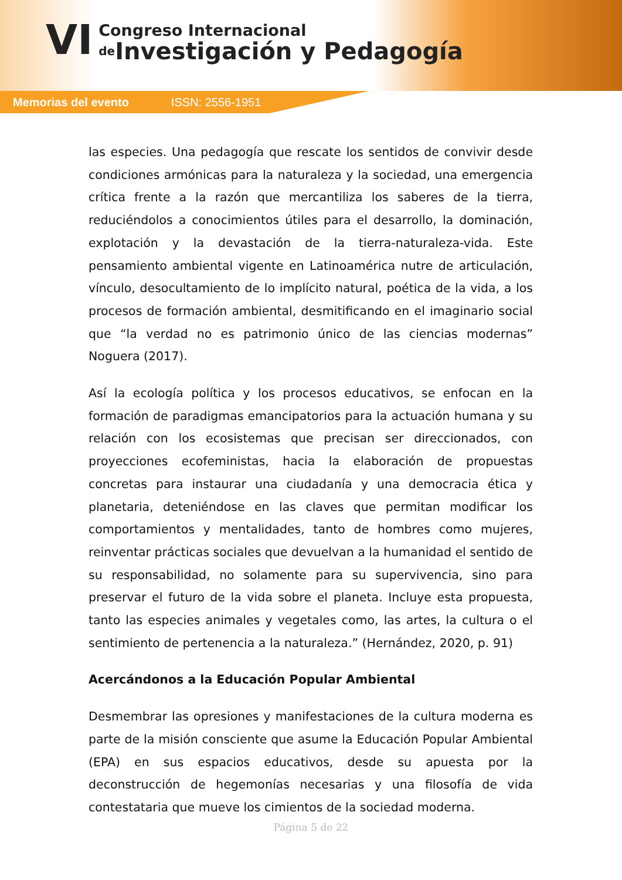VI
Congreso Internacional
de Investigación y Pedagogía
Memorias del evento ISSN: 2556-1951
las especies. Una pedagogía que rescate los sentidos de convivir desde condiciones armónicas para la naturaleza y la sociedad, una emergencia crítica frente a la razón que mercantiliza los saberes de la tierra, reduciéndolos a conocimientos útiles para el desarrollo, la dominación, explotación y la devastación de la tierra-naturaleza-vida. Este pensamiento ambiental vigente en Latinoamérica nutre de articulación, vínculo, desocultamiento de lo implícito natural, poética de la vida, a los procesos de formación ambiental, desmitificando en el imaginario social que “la verdad no es patrimonio único de las ciencias modernas” Noguera (2017).
Así la ecología política y los procesos educativos, se enfocan en la formación de paradigmas emancipatorios para la actuación humana y su relación con los ecosistemas que precisan ser direccionados, con proyecciones ecofeministas, hacia la elaboración de propuestas concretas para instaurar una ciudadanía y una democracia ética y planetaria, deteniéndose en las claves que permitan modificar los comportamientos y mentalidades, tanto de hombres como mujeres, reinventar prácticas sociales que devuelvan a la humanidad el sentido de su responsabilidad, no solamente para su supervivencia, sino para preservar el futuro de la vida sobre el planeta. Incluye esta propuesta, tanto las especies animales y vegetales como, las artes, la cultura o el sentimiento de pertenencia a la naturaleza.” (Hernández, 2020, p. 91)
Acercándonos a la Educación Popular Ambiental
Desmembrar las opresiones y manifestaciones de la cultura moderna es parte de la misión consciente que asume la Educación Popular Ambiental (EPA) en sus espacios educativos, desde su apuesta por la deconstrucción de hegemonías necesarias y una filosofía de vida contestataria que mueve los cimientos de la sociedad moderna.
Página 5 de 22